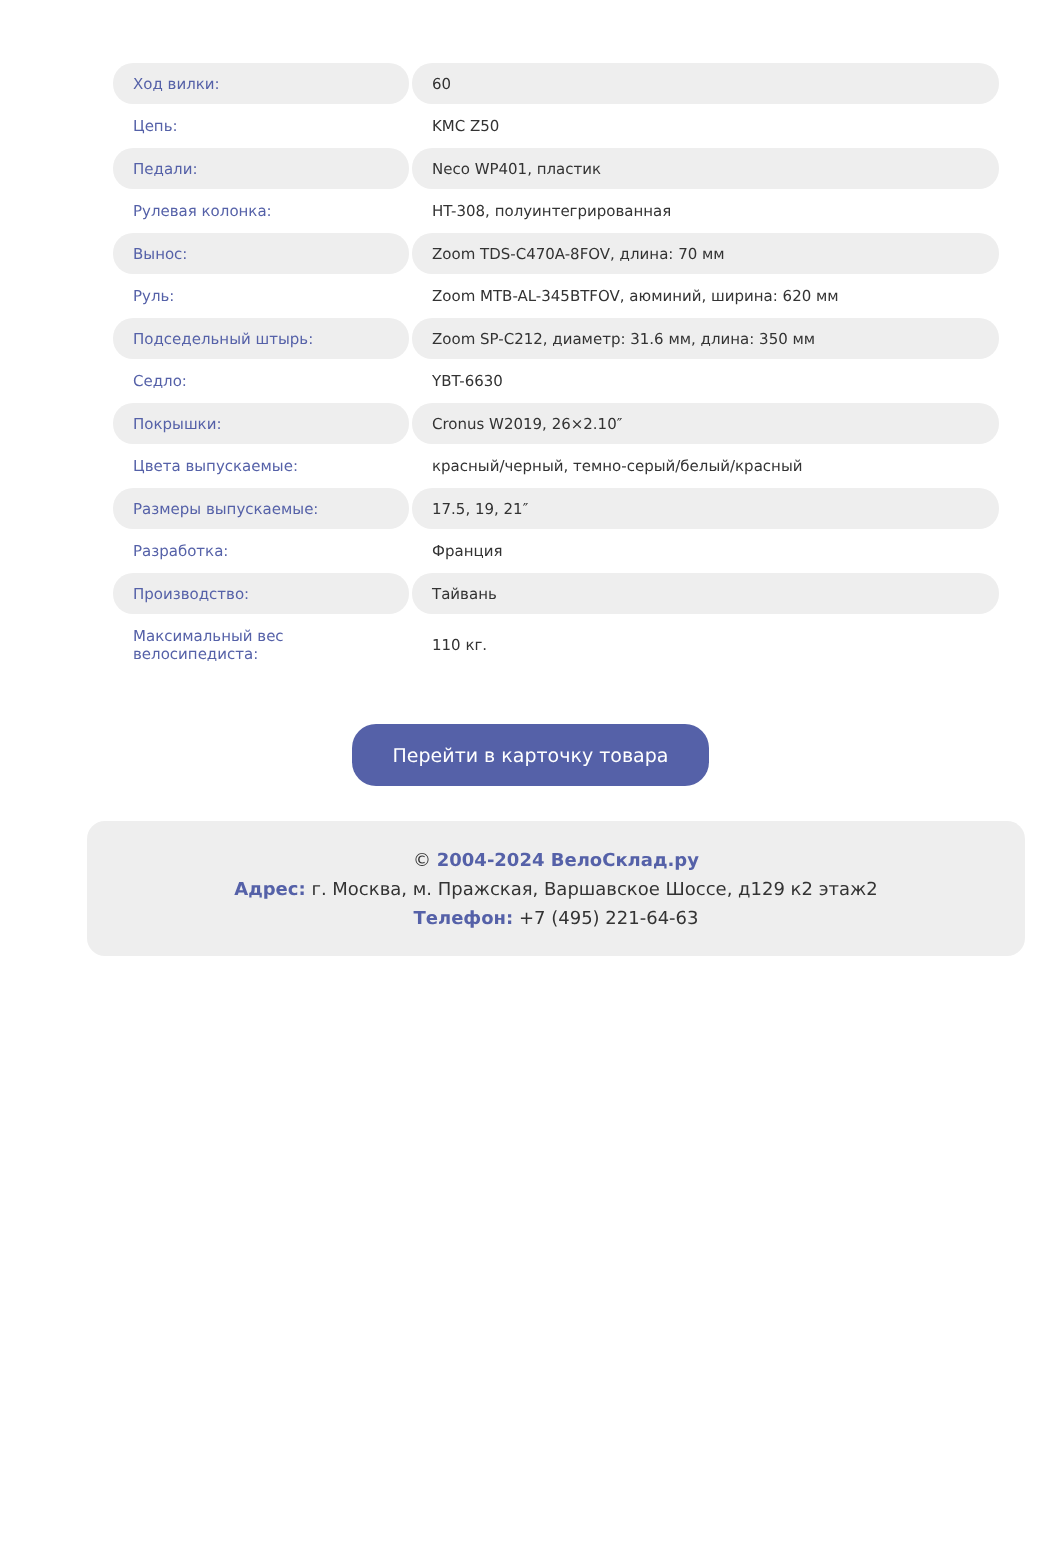| Ход вилки: | 60 |
| Цепь: | KMC Z50 |
| Педали: | Neco WP401, пластик |
| Рулевая колонка: | HT-308, полуинтегрированная |
| Вынос: | Zoom TDS-C470A-8FOV, длина: 70 мм |
| Руль: | Zoom MTB-AL-345BTFOV, аюминий, ширина: 620 мм |
| Подседельный штырь: | Zoom SP-C212, диаметр: 31.6 мм, длина: 350 мм |
| Седло: | YBT-6630 |
| Покрышки: | Cronus W2019, 26×2.10″ |
| Цвета выпускаемые: | красный/черный, темно-серый/белый/красный |
| Размеры выпускаемые: | 17.5, 19, 21″ |
| Разработка: | Франция |
| Производство: | Тайвань |
| Максимальный вес велосипедиста: | 110 кг. |
Перейти в карточку товара
© 2004-2024 ВелоСклад.ру
Адрес: г. Москва, м. Пражская, Варшавское Шоссе, д129 к2 этаж2
Телефон: +7 (495) 221-64-63